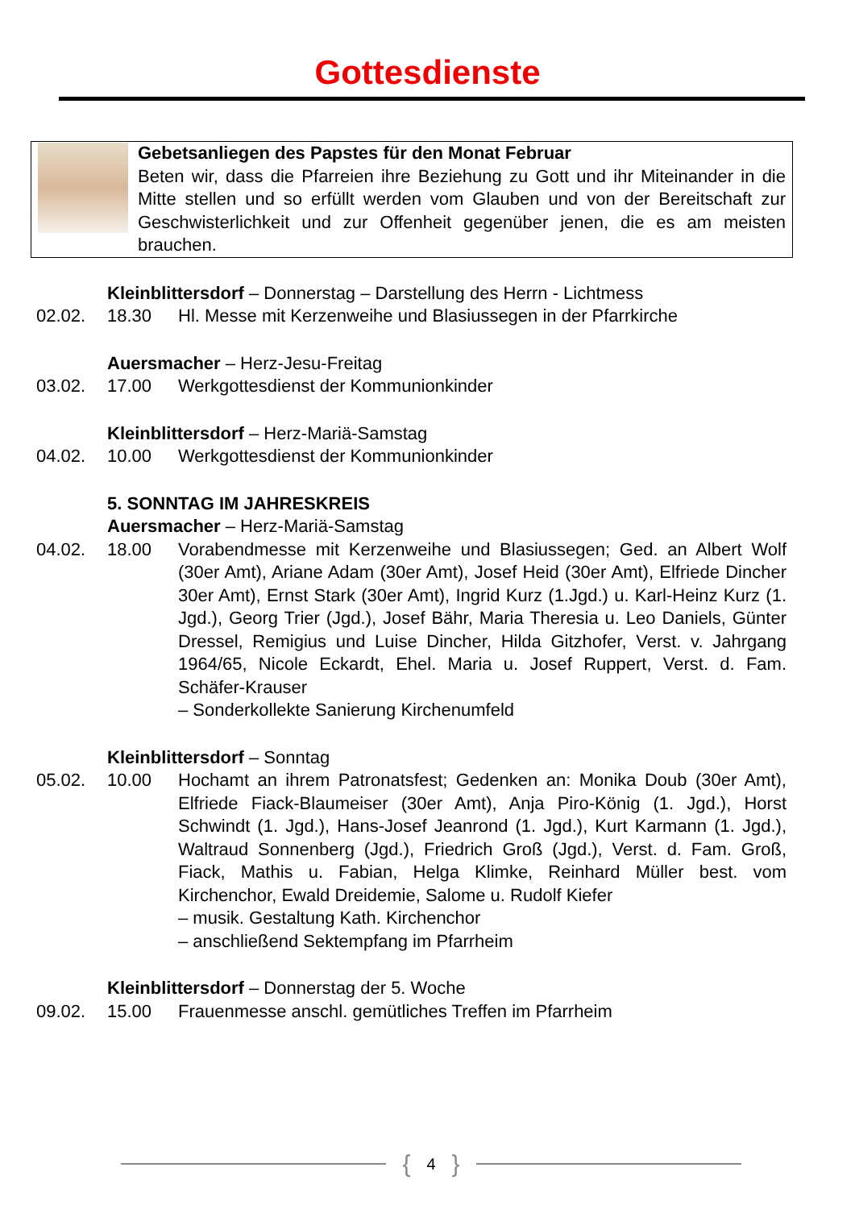Gottesdienste
Gebetsanliegen des Papstes für den Monat Februar
Beten wir, dass die Pfarreien ihre Beziehung zu Gott und ihr Miteinander in die Mitte stellen und so erfüllt werden vom Glauben und von der Bereitschaft zur Geschwisterlichkeit und zur Offenheit gegenüber jenen, die es am meisten brauchen.
Kleinblittersdorf – Donnerstag – Darstellung des Herrn - Lichtmess
02.02. 18.30 Hl. Messe mit Kerzenweihe und Blasiussegen in der Pfarrkirche
Auersmacher – Herz-Jesu-Freitag
03.02. 17.00 Werkgottesdienst der Kommunionkinder
Kleinblittersdorf – Herz-Mariä-Samstag
04.02. 10.00 Werkgottesdienst der Kommunionkinder
5. SONNTAG IM JAHRESKREIS
Auersmacher – Herz-Mariä-Samstag
04.02. 18.00 Vorabendmesse mit Kerzenweihe und Blasiussegen; Ged. an Albert Wolf (30er Amt), Ariane Adam (30er Amt), Josef Heid (30er Amt), Elfriede Dincher 30er Amt), Ernst Stark (30er Amt), Ingrid Kurz (1.Jgd.) u. Karl-Heinz Kurz (1. Jgd.), Georg Trier (Jgd.), Josef Bähr, Maria Theresia u. Leo Daniels, Günter Dressel, Remigius und Luise Dincher, Hilda Gitzhofer, Verst. v. Jahrgang 1964/65, Nicole Eckardt, Ehel. Maria u. Josef Ruppert, Verst. d. Fam. Schäfer-Krauser
– Sonderkollekte Sanierung Kirchenumfeld
Kleinblittersdorf – Sonntag
05.02. 10.00 Hochamt an ihrem Patronatsfest; Gedenken an: Monika Doub (30er Amt), Elfriede Fiack-Blaumeiser (30er Amt), Anja Piro-König (1. Jgd.), Horst Schwindt (1. Jgd.), Hans-Josef Jeanrond (1. Jgd.), Kurt Karmann (1. Jgd.), Waltraud Sonnenberg (Jgd.), Friedrich Groß (Jgd.), Verst. d. Fam. Groß, Fiack, Mathis u. Fabian, Helga Klimke, Reinhard Müller best. vom Kirchenchor, Ewald Dreidemie, Salome u. Rudolf Kiefer
– musik. Gestaltung Kath. Kirchenchor
– anschließend Sektempfang im Pfarrheim
Kleinblittersdorf – Donnerstag der 5. Woche
09.02. 15.00 Frauenmesse anschl. gemütliches Treffen im Pfarrheim
{ 4 }